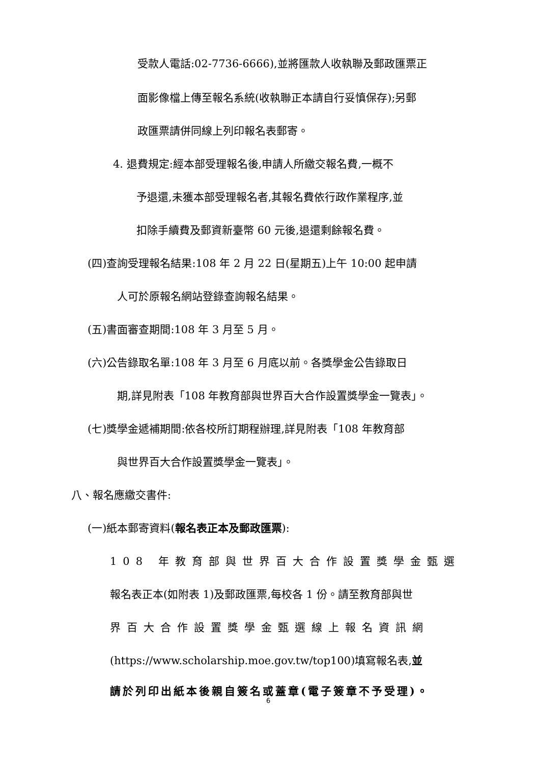受款人電話:02-7736-6666),並將匯款人收執聯及郵政匯票正
面影像檔上傳至報名系統(收執聯正本請自行妥慎保存);另郵
政匯票請併同線上列印報名表郵寄。
4. 退費規定:經本部受理報名後,申請人所繳交報名費,一概不
予退還,未獲本部受理報名者,其報名費依行政作業程序,並
扣除手續費及郵資新臺幣 60 元後,退還剩餘報名費。
(四)查詢受理報名結果:108 年 2 月 22 日(星期五)上午 10:00 起申請
人可於原報名網站登錄查詢報名結果。
(五)書面審查期間:108 年 3 月至 5 月。
(六)公告錄取名單:108 年 3 月至 6 月底以前。各獎學金公告錄取日
期,詳見附表「108 年教育部與世界百大合作設置獎學金一覽表」。
(七)獎學金遞補期間:依各校所訂期程辦理,詳見附表「108 年教育部
與世界百大合作設置獎學金一覽表」。
八、報名應繳交書件:
(一)紙本郵寄資料(報名表正本及郵政匯票):
108 年教育部與世界百大合作設置獎學金甄選
報名表正本(如附表 1)及郵政匯票,每校各 1 份。請至教育部與世
界百大合作設置獎學金甄選線上報名資訊網
(https://www.scholarship.moe.gov.tw/top100)填寫報名表,並
請於列印出紙本後親自簽名或蓋章(電子簽章不予受理)。
6